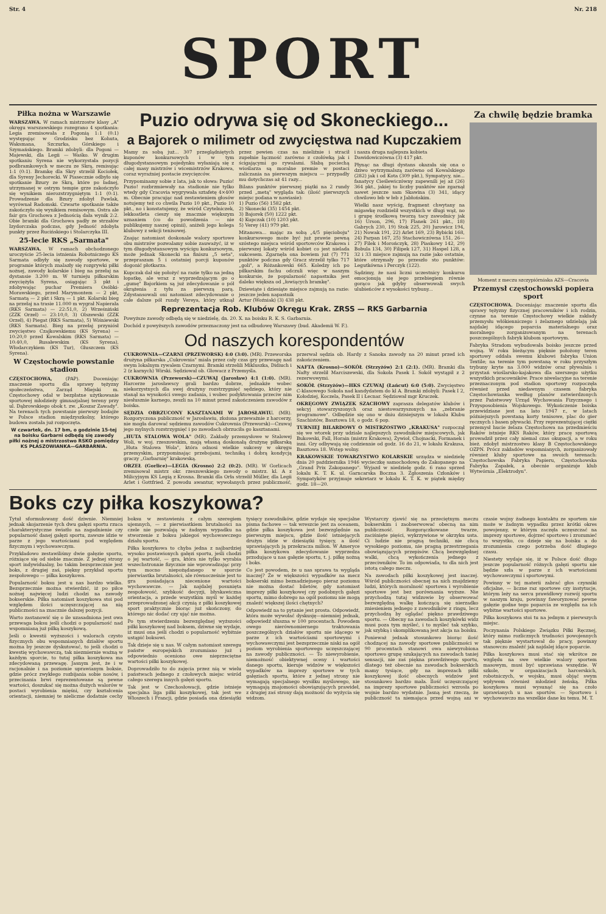Str. 4 Nr. 218
SPORT
Piłka nożna w Warszawie
WARSZAWA. W ramach mistrzostw klasy „A" okręgu warszawskiego rozegrano 4 spotkania: Legia zremisowała z Pogonią 1:1 (0:1) występując w Grodzisku bez Kohuta, Waksmana, Szczurka, Górskiego i Szymańskiego. Bramki zdobyli: dla Pogoni — Majewski, dla Legii — Waśko. W drugim spotkaniu Syrena nie wykorzystała pozycji podbramkowych w meczu ze Skrą, remisując 1:1 (0:1). Bramkę dla Skry strzelił Kociołek, dla Syreny Jechorecki. W Piasecznie odbyło się spotkanie Bzury ze Skrą, które po ładnej, utrzymanej w ostrym tempie grze zakończyło się wynikiem nierozstrzygniętym 1:1 (0:1). Prowadzenie dla Bzury zdobył Pawlak, wyrównał Radomski. Czwarte spotkanie także zakończyło się wynikiem remisowym. Ostra ale fair gra Grochowa z Jednością dała wynik 2:2. Obie bramki dla Grochowa padły ze strzałów Izydorczaka podczas, gdy Jedność zdobyła punkty przez Rucińskiego i Stolarczyka III.
25-lecie RKS „Sarmata"
WARSZAWA. W ramach obchodzonego uroczyście 25-lecia istnienia Robotniczego KS Sarmata odbyły się zawody sportowe, w programie których znalazły się rozgrywki piłki nożnej, zawody kolarskie i bieg na przełaj na dystansie 3.200 m. W turnieju piłkarskim zwyciężyła Syrena, osiągając 3 pkt i zdobywając puchar Premiera Osóbki-Morawskiego, przed Marymontem — 2 pkt, Sarmatą — 2 pkt i Skrą — 1 pkt. Kolarski bieg na przełaj na trasie 11.000 m wygrał Napierała (RKS Sarmata) — 22:51,0, 2) Wrześniński (ZZK Orzeł) — 23:10,0, 3) Olszewski (ZZK Orzeł), 4) Piegat (RKS Sarmata), 5) Wiśniewski (RKS Sarmata). Bieg na przełaj przyniósł zwycięstwo Czajkowskiemu (KS Syrena) — 10:20,0 przed Kowalskim (RKS Sarmata) — 10:40,0, Rusałewskim (KS Syrena), Włodarczykiem (KS Tur), Głuszczem (KS Syrena).
W Częstochowie powstanie stadion
CZĘSTOCHOWA, (PAP). Doceniając znaczenie sportu dla sprawy tężyzny społeczeństwa, Zarząd Miejski m. Częstochowy odał w bezpłatne użytkowanie sportowej młodzieży gimnazjalnej tereny przy ul. Dąbrowskiego obok t. zw. „Koszar Zawady". Na terenach tych powstanie pierwszy bodajże w Polsce stadion międzyszkolny, którego budowa została już rozpoczęta.
W czwartek, dn. 17 bm, o godzinie 15-tej na boisku Garbarni odbędą się zawody piłki nożnej o mistrzostwo RSKO pomiędzy KS PŁASZOWIANKA—GARBARNIA.
Puzio odrywa się od Skoneckiego...
a Bajorek o milimetr od zwycięstwa nad Kupczakiem
Mamy za sobą już... 307 przeglądniętych kuponów konkursowych i w tym długodystansowym pojedynku wyłaniają się z całej masy mistrzów i wicemistrzów Krakowa, coraz wyraźniej postacie zwycięzców.
Przypominamy sobie z lata, jak to słowa: Puzio! Puzio! rozbrzmiewały na stadionie nie tylko wtedy gdy Cracovia wygrywała sztafetę 4×400 m. Obecnie pracując nad zestawieniem głosów notujemy też co chwila Puzio 10 pkt., Puzio 10 pkt., no i konstatujemy, że wśród Czytelniczek, lekkoatleta cieszy się znacznie większym uznaniem (co do powodzenia — nie publikujemy naszej opinii), aniżeli jego kolega klubowy z sekcji tenisowej.
Znając natomiast doskonale walory sportowe obu mistrzów pozwalamy sobie zauważyć, iż w tym długodystansowym wyścigu konkursowym, może jednak Skonecki na finiszu „5 seta", przepraszam 5 i ostatniej porcji kuponów dogonić płotkarza.
Kupczak dał się położyć na razie tylko na jedną łopatkę, ale wraz z wyprzedzającym go o „gumę" Bajorkiem są już zdecydowanie o pół okrążenia z tyłu za pierwszą parą. Zdystansowali oni natomiast zdecydowanie o całe dalsze pół rundy Vereya, który utknął przez pewien czas na mieliźnie i stracił zupełnie łączność zarówno z czołówką jak i ścigającymi go rywalami. Słabą pociechą wioślarza są moralne premie w postaci zaliczania na pierwszym miejscu — przypadły mu dotychczas aż 41 razy...
Bilans punktów pierwszej piątki na 2 rundy przed „metą" wygląda tak: (ilość pierwszych miejsc podana w nawiasie):
1) Puzio (56) 1582 pkt.
2) Skonecki (35) 1454 pkt.
3) Bajorek (50) 1222 pkt.
4) Kupczak (10) 1203 pkt.
5) Verey (41) 979 pkt.
Mitanowa... mając za sobą „4/5 pięcioboju" konkursowego może być już prawie pewną szóstego miejsca wśród sportowców Krakowa i pierwszej lokaty wśród kobiet co jest nielada sukcesem. Zgarnęła ona bowiem już (7) 771 punktów podczas gdy Gracz strzelił tylko 717 „goli", a Różankowski 665. Koledzy ich po piłkarskim fachu odczuli więc w naszym konkursie, że popularność napastnika jest daleko większa od „łowiących bramkę".
Dziewiąte i dziesiąte miejsce zajmują na razie: jeszcze jeden napastnik
Artur (Woźniak) (3) 438 pkt.
i nasza druga najlepsza kobieta
Dawidowiczówna (3) 417 pkt.
Płynąc na długi dystans okazała się ona o dziwo wytrzymalszą zarówno od Kowalskiego (282) jak i od Kota (309 pkt.), Sympatycy, nie... fanatycy Cieślewiczówny zapewnili jej aż (26) 364 pkt., jakiej to liczby punktów nie zgarnął nawet jeszcze sam Skawina (3) 341, idący chwilowo łeb w łeb z Jabłońskim.
Wielki nasz wyścig, fragment chwytany na migawkę rozdzielił wszystkich w długi wąż, no i grupę środkową tworzą tacy zawodnicy jak 16) Urson, 296, 17) Flanek 261 pkt., 18) Gabrych 230, 19) Stok 225, 20) Jurowicz 194, 21) Nowak 191, 22) Arlet 169, 23) Rybicki 168, 24) Parpan 167, 25) Stachowiczówna 151, 26—27) Filek i Morończyk, 28) Piaskowy 142, 29) Bobula 134, 30) Filipek 127, 31) Haspel 128, a 32 i 33 miejsce zajmują na razie jako ostatnie, które otrzymały po przeszło sto punktów: Legutkówna i Perczyk (122).
Sądzimy, że nasi liczni uczestnicy konkursu emocjonują się jego przebiegiem równie gorąco jak gdyby obserwowali swych ulubieńców z wysokości trybuny...
Reprezentacja Rob. Klubów Okręgu Krak. ZRSS — RKS Garbarnia
Powyższe zawody odbędą się w niedzielę, dn. 20. X. na boisku R. K. S. Garbarnia.
Dochód z powyższych zawodów przeznaczony jest na odbudowę Warszawy (bud. Akademii W. F.).
Od naszych korespondentów
CUKROWNIA—CZARNI (PRZEWORSK) 4:0 (3:0). (MR). Przeworska drużyna piłkarska „Cukrownia" miała przez cały czas gry przewagę nad swym lokalnym rywalem Czarnymi. Bramki strzelili Mikluszka, Didiuch i 2 (z karnych) Wirski. Sędziował ob. Głowacz z Przemyśla.
CUKROWNIA (Przeworsk)—CZUWAJ (Jarosław) 4:1 (1:0). (MR). Harcerze jarosławscy grali bardzo dobrze, jednakże wobec niekorzystnych dla swej drużyny rozstrzygnięć sędziego, który nie stanął na wysokości swego zadania, i wobec podyktowania przeciw nim niesłusznie karnego, zeszli na 10 minut przed zakończeniem zawodów z boiska.
SĘDZIA OBRZUCONY KASZTANAMI W JAROSŁAWIU. (MR). Rozgoryczona publiczność w Jarosławiu, złożona przeważnie z harcerzy, nie mogła darować sędziemu zawodów Cukrownia (Przeworsk)—Czuwaj jego mylnych rozstrzygnięć i po zawodach obrzuciła go kasztanami.
„HUTA STALOWA WOLA" (MR). Zakłady przemysłowe w Stalowej Woli, w woj. rzeszowskim, mają własną doskonałą drużynę piłkarską „Huta Stalowa Wola", która odnosi wielkie sukcesy w okręgu przemyskim, przypominając przebojami, techniką i dobrą kondycją graczy „Garbarnię" krakowską.
ORZEŁ (Gorlice)—LEGIA (Krosno) 2:2 (0:2). (MR). W Gorlicach zremisował mistrz okr. rzeszowskiego zawody o mistrz. kl. A z Milicyjnym KS Legią z Krosna. Bramki dla Orła strzelił Müller, dla Legii Arlet i Gottfried. Z powodu awantur, wywołanych przez publiczność, przerwał sędzia ob. Hardy z Sanoka zawody na 20 minut przed ich zakończeniem.
NAFTA (Krosno)—SOKÓŁ (Strzyżów) 2:1 (2:1). (MR). Bramki dla Nafty strzelił Marciszewski, dla Sokoła Pasek I. Sokół wystąpił z 2 rezerwowymi.
SOKÓŁ (Strzyżów)—HKS CZUWAJ (Łańcut) 6:0 (5:0). Zwycięstwo C-klasowego Sokoła nad kandydatem do kl A. Bramki zdobyli: Pasek I 2, Kołodziej, Koczela, Pasek II i Łecnar. Sędziował mgr Kruczek.
OKRĘGOWY ZWIĄZEK SZACHOWY zaprasza delegatów klubów i sekcyj stowarzyszonych oraz niestowarzyszonych na „zebranie programowe". Odbędzie się ono w dniu dzisiejszym w lokalu Klubu Szachistów, Basztowa 18, o godz. 6 pop.
TURNIEJ BILARDOWY O MISTRZOSTWO „KRAKUSA" rozpoczął się we wtorek przy udziale najlepszych zawodników miejscowych, jak Bukowski, Fall, Horain (mistrz Krakowa), Żywioł, Chojnacki, Formanek i inni. Gry odbywają się codziennie od godz. 16 do 21, w lokalu Krakusa, Basztowa 18. Wstęp wolny.
KRAKOWSKIE TOWARZYSTWO KOLARSKIE urządza w niedzielę dnia 20 października 1946 wycieczkę samochodową do Zakopanego na „Grand Prix Zakopanego". Wyjazd w niedzielę godz. 6 rano sprzed lokalu K. T. K. ul. Garncarska Boczna 3. Zgłoszenia Członków i Sympatyków przyjmuje sekretarz w lokalu K. T. K. w piątek między godz. 18—20.
Za chwilę będzie bramka
Moment z meczu szczypiórniaka AZS—Cracovia
Przemysł częstochowski popiera sport
CZĘSTOCHOWA. Doceniając znaczenie sportu dla sprawy tężyzny fizycznej pracowników i ich rodzin, czynne na terenie Częstochowy wielkie zakłady przemysłu włókienniczego i żelaznego udzielają jak najdalej idącego poparcia materialnego oraz moralnego zorganizowanym na terenach poszczególnych fabryk klubom sportowym.
Fabryka Stradom wybudowała boisko jeszcze przed wojną. W roku bieżącym pięknie położony teren sportowy oddała swemu klubowi fabryka Union Textile; na terenie tym powstaną w roku przyszłym trybuny kryte na 3.000 widzów oraz pływalnia i przystań wioślarsko-kajakowa dla szerszego użytku wszystkich pracowników. Prace niwelacyjne na terenie przeznaczonym pod stadion sportowy rozpoczęła również przed niedawnym czasem fabryka Częstochowianka według planów zatwierdzonych przez Państwowy Urząd Wychowania Fizycznego i Przysposobienia Wojskowego. Wykończenie boiska przewidziane jest na lato 1947 r., w latach późniejszych powstaną korty tenisowe, plac do gier ręcznych i basen pływacki. Przy reprezentującej ciężki przemysł hucie żelaza Częstochowa na przedmieściu Raków istnieje RKS Raków, który pracę sportową prowadził przez cały niemal czas okupacji, a w roku bież. zdobył mistrzostwo klasy B Częstochowskiego OZPN. Prócz zakładów wspomnianych, zorganizowały również kluby sportowe na swoich terenach: Częstochowska Fabryka Papieru, Częstochowska Fabryka Zapałek, a obecnie organizuje klub Wytwórnia „Elektrodyn".
Boks czy piłka koszykowa?
Tytuł sformułowany dość dziwnie. Niemniej jednak skojarzenie tych dwu gałęzi sportu rzuca charakterystyczne światło na zagadnienie czy popularność danej gałęzi sportu, zawsze idzie w parze z jego wartościami pod względem fizycznym i wychowawczym.
Przykładowo zestawiliśmy dwie gałęzie sportu, różniące się od siebie znacznie. Z jednej strony sport indywidualny, bo takim bezsprzecznie jest boks, z drugiej zaś, piękny przykład sportu zespołowego — piłka koszykowa.
Popularność boksu jest u nas bardzo wielka. Bezsprzecznie można stwierdzić, iż po piłce nożnej najwięcej ludzi chodzi na zawody bokserskie. Piłka natomiast koszykowa stoi pod względem ilości uczęszczającej na nią publiczności na znacznie dalszej pozycji.
Warto zastanowić się o ile uzasadniona jest owa przewaga boksu jeśli chodzi o popularność nad wspomnianą już piłką koszykową.
Jeśli o kwestii wyższości i walorach czysto fizycznych obu wspomnianych działów sportu można by jeszcze dyskutować, to jeśli chodzi o kwestię wychowawczą, tak niezmiernie ważną w każdym sporcie, to tutaj piłka koszykowa ma zdecydowaną przewagę. Jasnym jest, że i w racjonalnie i na poziomie uprawianym boksie, gdzie prócz zwykłego rozbijania sobie nosów, i przecinania brwi reprezentowane są pewne wartości, doszukać się można dużych walorów w postaci wyrobienia mięśni, czy kształcenia orientacji, niemniej te nieliczne dodatnie cechy boksu w zestawieniu z całym szeregiem ujemnych, — z pierwiastkiem brutalności na czele nie pozwalają w żadnym wypadku na stworzenie z boksu jakiegoś wychowawczego działu sportu.
Piłka koszykowa to chyba jedna z najbardziej wysoko postawionych gałęzi sportu, jeśli chodzi o jej wartość, — gra, która nie tylko wyrabia wszechstronnie fizycznie nie wprowadzając przy tym mocno niepożądanego w sporcie pierwiastka brutalności, ale równocześnie jest to gra posiadająca niecenione wartości wychowawcze. — Jak najdalej posunięta zespołowość, szybkość decyzji, błyskawiczna orientacja, a przede wszystkim myśl w każdej przeprowadzonej akcji czynią z piłki koszykowej sport praktycznie biorąc już skończony, do którego nic dodać czy ująć nie można.
Po tym stwierdzeniu bezwzględnej wyższości piłki koszykowej nad boksem, dziwne się wydaje, iż musi ona jeśli chodzi o popularność wybitnie ustąpić boksowi.
Tak dzieje się u nas. W całym natomiast szeregu państw europejskich zrozumiano już i odpowiednio oceniono owe nieprzeciętne wartości piłki koszykowej.
Doprowadziło to do zajęcia przez nią w wielu państwach jednego z czołowych miejsc wśród całego szeregu innych gałęzi sportu.
Tak jest w Czechosłowacji, gdzie istnieje specjalna liga piłki koszykowej, tak jest we Włoszech i Francji, gdzie posiada ona dziesiątki tysięcy zawodników, gdzie wydaje się specjalne pisma fachowe — tak wreszcie jest za oceanem, gdzie piłka koszykowa jest bezwzględnie na pierwszym miejscu, gdzie ilość istniejących drużyn idzie w dziesiątki tysięcy, a ilość uprawiających ją przekracza milion. W Ameryce piłka koszykowa zdecydowanie wyprzedza przodujące u nas gałęzie sportu, t. j. piłkę nożną i boks.
Co jest powodem, że u nas sprawa ta wygląda inaczej? Że w większości wypadków na mecz bokserski mimo beznadziejnego pieraz poziomu nie można dostać biletów, gdy natomiast imprezy piłki koszykowej czy podobnych gałęzi sportu, mimo dobrego na ogół poziomu nie mogą znaleźć większej ilości chętnych?
Odpowiedź na to pytanie jest prosta. Odpowiedź, która może wywołać dyskusję—niemniej jednak, odpowiedź słuszna w 100 procentach. Powodem owego nierównomiernego traktowania poszczególnych działów sportu nie idącego w parze z ich wartościami sportowymi i wychowawczymi jest bezsprzecznie niski na ogół poziom wyrobienia sportowego uczęszczającej na zawody publiczności. — To niewyrobienie, niemożność obiektywnej oceny i wartości danego sportu, kieruje widzów w większości wypadków na imprezy sportowe w tych gałęziach sportu, które z jednej strony nie wymagają specjalnego wysiłku myślowego, nie wymagają znajomości obowiązujących prawideł, z drugiej zaś strony dają możność do wyżycia się widzom.
Wystarczy zjawić się na przeciętnym meczu bokserskim i zaobserwować obecną na nim publiczność. Rozgorączkowane twarze, zaciśnięte pięści, wykrzywione w okrzyku usta. Ci ludzie nie pragną techniki, nie chcą wysokiego poziomu, nie pragną przestrzegania obowiązujących przepisów. Chcą bezwzględnej walki, chcą wykończenia jednego z przeciwników. To im odpowiada, to dla nich jest istotą całego meczu.
Na zawodach piłki koszykowej jest inaczej. Wśród publiczności obecnej na nich znajdziemy ludzi, których moralność sportowa i wyrobienie sportowe jest bez porównania wyższe. Nie przychodzą tutaj widzowie by obserwować bezwzględną walkę kończącą się nierzadko zniesieniem jednego z zawodników z ringu, lecz przychodzą by oglądać piękno prawdziwego sportu. — Obecny na zawodach koszykówki widz musi poza tym myśleć, i to myśleć tak szybko, jak szybką i skomplikowaną jest akcja na boisku.
Ponieważ jednak stosunkowo biorąc ilość chodzącej na zawody sportowe publiczności w 90 procentach stanowi owa niewyrobiona sportowo grupę szukających na zawodach taniej sensacji, nie zaś piękna prawdziwego sportu, dlatego też obecnie na zawodach bokserskich mamy tysiące, gdy na imprezach piłki koszykowej ilość obecnych widzów jest stosunkowo bardzo mała. Ilość uczęszczającej na imprezy sportowe publiczności wzrosła po wojnie bardzo wydatnie. Jasną jest rzeczą, że publiczność ta niemająca przed wojną ani w czasie wojny żadnego kontaktu ze sportem nie może w żadnym wypadku przez krótki okres powojenny, w którym zaczęła uczęszczać na imprezy sportowe, dojrzeć sportowo i zrozumieć to wszystko, co dzieje się na boisku a do zrozumienia czego potrzeba dość długiego czasu.
Niestety wydaje się, iż w Polsce dość długo jeszcze popularność różnych gałęzi sportu nie będzie szła w parze z ich wartościami wychowawczymi i sportowymi.
Powinny w tej materii zabrać głos czynniki oficjalne, — liczne raz sportowe czy instytucje, którym leży na sercu prawidłowy rozwój sportu w naszym kraju, powinny faworyzować pewne gałęzie godne tego poparcia ze względu na ich wybitne wartości sportowe.
Piłka koszykowa stoi tu na jednym z pierwszych miejsc.
Poczynania Polskiego Związku Piłki Ręcznej, który mimo rozlicznych trudności powojennych tak pięknie wystartował do pracy, powinny stanowczo znaleźć jak najdalej idące poparcie.
Piłka koszykowa musi stać się wkrótce ze względu na swe wielkie walory sportem masowym, musi być uprawiana wszędzie. W szkole, w organizacjach harcerskich, robotniczych, w wojsku, musi objąć swym wpływem również młodzież żeńską. Piłka koszykowa musi wysunąć się na czoło uprawianych u nas sportów. — Sportowo i wychowawczo ma wszelkie dane ku temu. M. T.